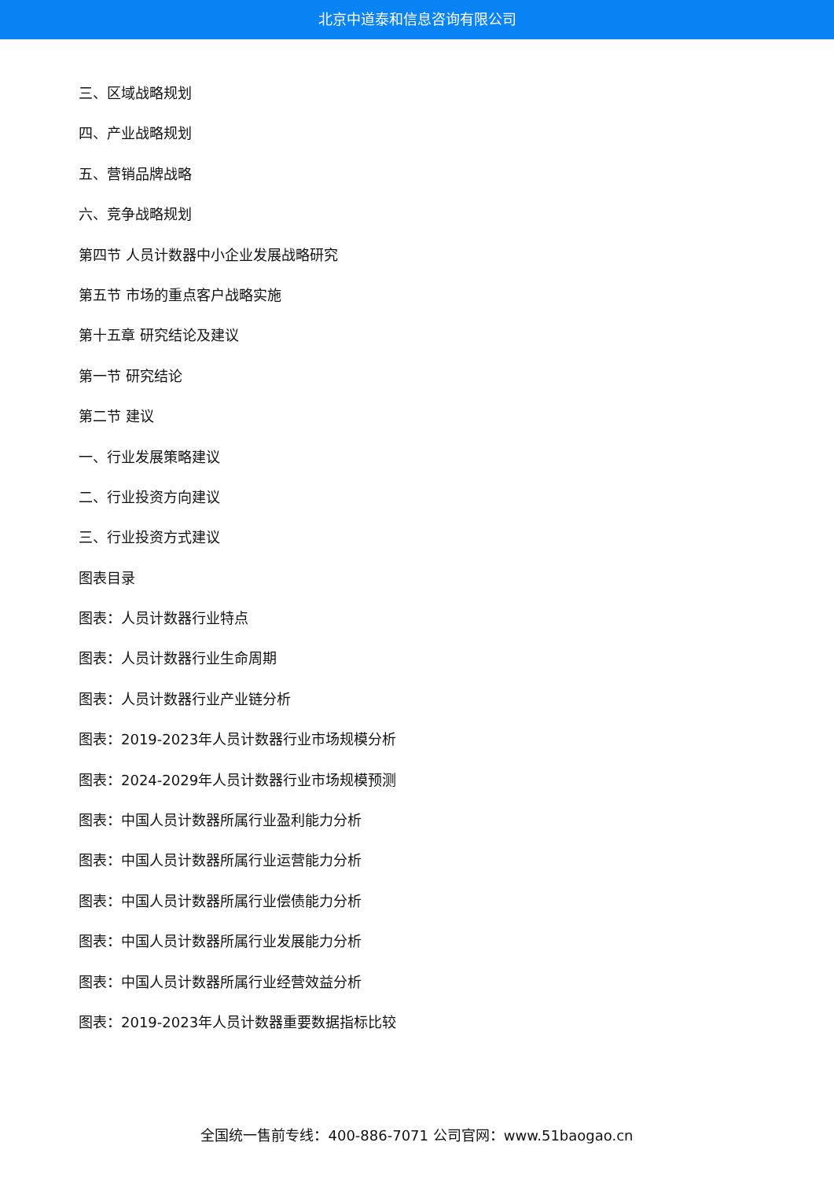北京中道泰和信息咨询有限公司
三、区域战略规划
四、产业战略规划
五、营销品牌战略
六、竞争战略规划
第四节 人员计数器中小企业发展战略研究
第五节 市场的重点客户战略实施
第十五章 研究结论及建议
第一节 研究结论
第二节 建议
一、行业发展策略建议
二、行业投资方向建议
三、行业投资方式建议
图表目录
图表：人员计数器行业特点
图表：人员计数器行业生命周期
图表：人员计数器行业产业链分析
图表：2019-2023年人员计数器行业市场规模分析
图表：2024-2029年人员计数器行业市场规模预测
图表：中国人员计数器所属行业盈利能力分析
图表：中国人员计数器所属行业运营能力分析
图表：中国人员计数器所属行业偿债能力分析
图表：中国人员计数器所属行业发展能力分析
图表：中国人员计数器所属行业经营效益分析
图表：2019-2023年人员计数器重要数据指标比较
全国统一售前专线：400-886-7071 公司官网：www.51baogao.cn